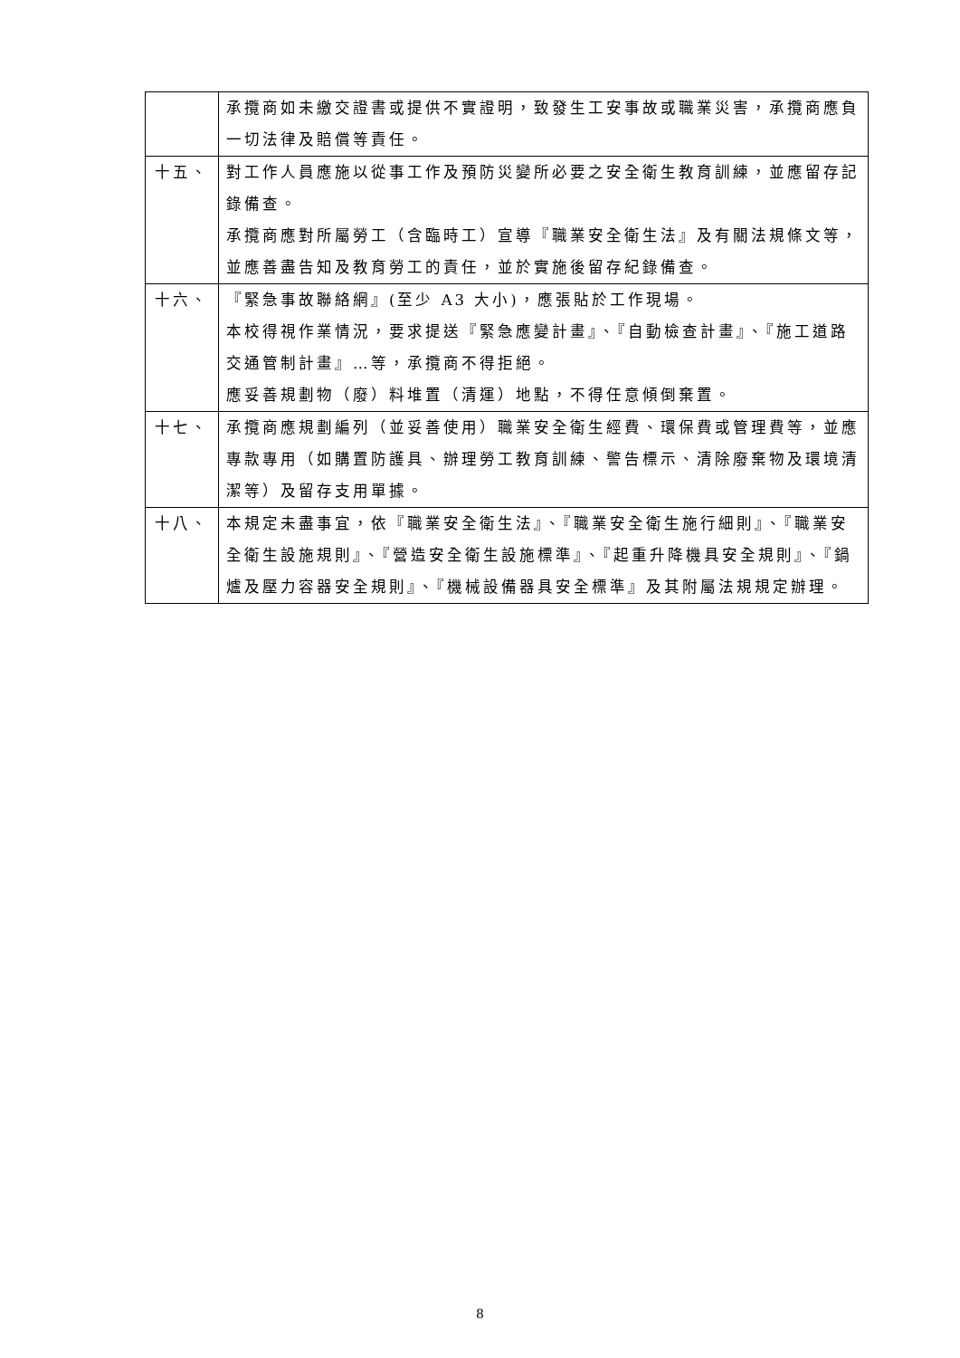| | 承攬商如未繳交證書或提供不實證明，致發生工安事故或職業災害，承攬商應負一切法律及賠償等責任。 |
| 十五、 | 對工作人員應施以從事工作及預防災變所必要之安全衛生教育訓練，並應留存記錄備查。 承攬商應對所屬勞工（含臨時工）宣導『職業安全衛生法』及有關法規條文等，並應善盡告知及教育勞工的責任，並於實施後留存紀錄備查。 |
| 十六、 | 『緊急事故聯絡網』(至少 A3 大小)，應張貼於工作現場。 本校得視作業情況，要求提送『緊急應變計畫』、『自動檢查計畫』、『施工道路交通管制計畫』…等，承攬商不得拒絕。 應妥善規劃物（廢）料堆置（清運）地點，不得任意傾倒棄置。 |
| 十七、 | 承攬商應規劃編列（並妥善使用）職業安全衛生經費、環保費或管理費等，並應專款專用（如購置防護具、辦理勞工教育訓練、警告標示、清除廢棄物及環境清潔等）及留存支用單據。 |
| 十八、 | 本規定未盡事宜，依『職業安全衛生法』、『職業安全衛生施行細則』、『職業安全衛生設施規則』、『營造安全衛生設施標準』、『起重升降機具安全規則』、『鍋爐及壓力容器安全規則』、『機械設備器具安全標準』及其附屬法規規定辦理。 |
8